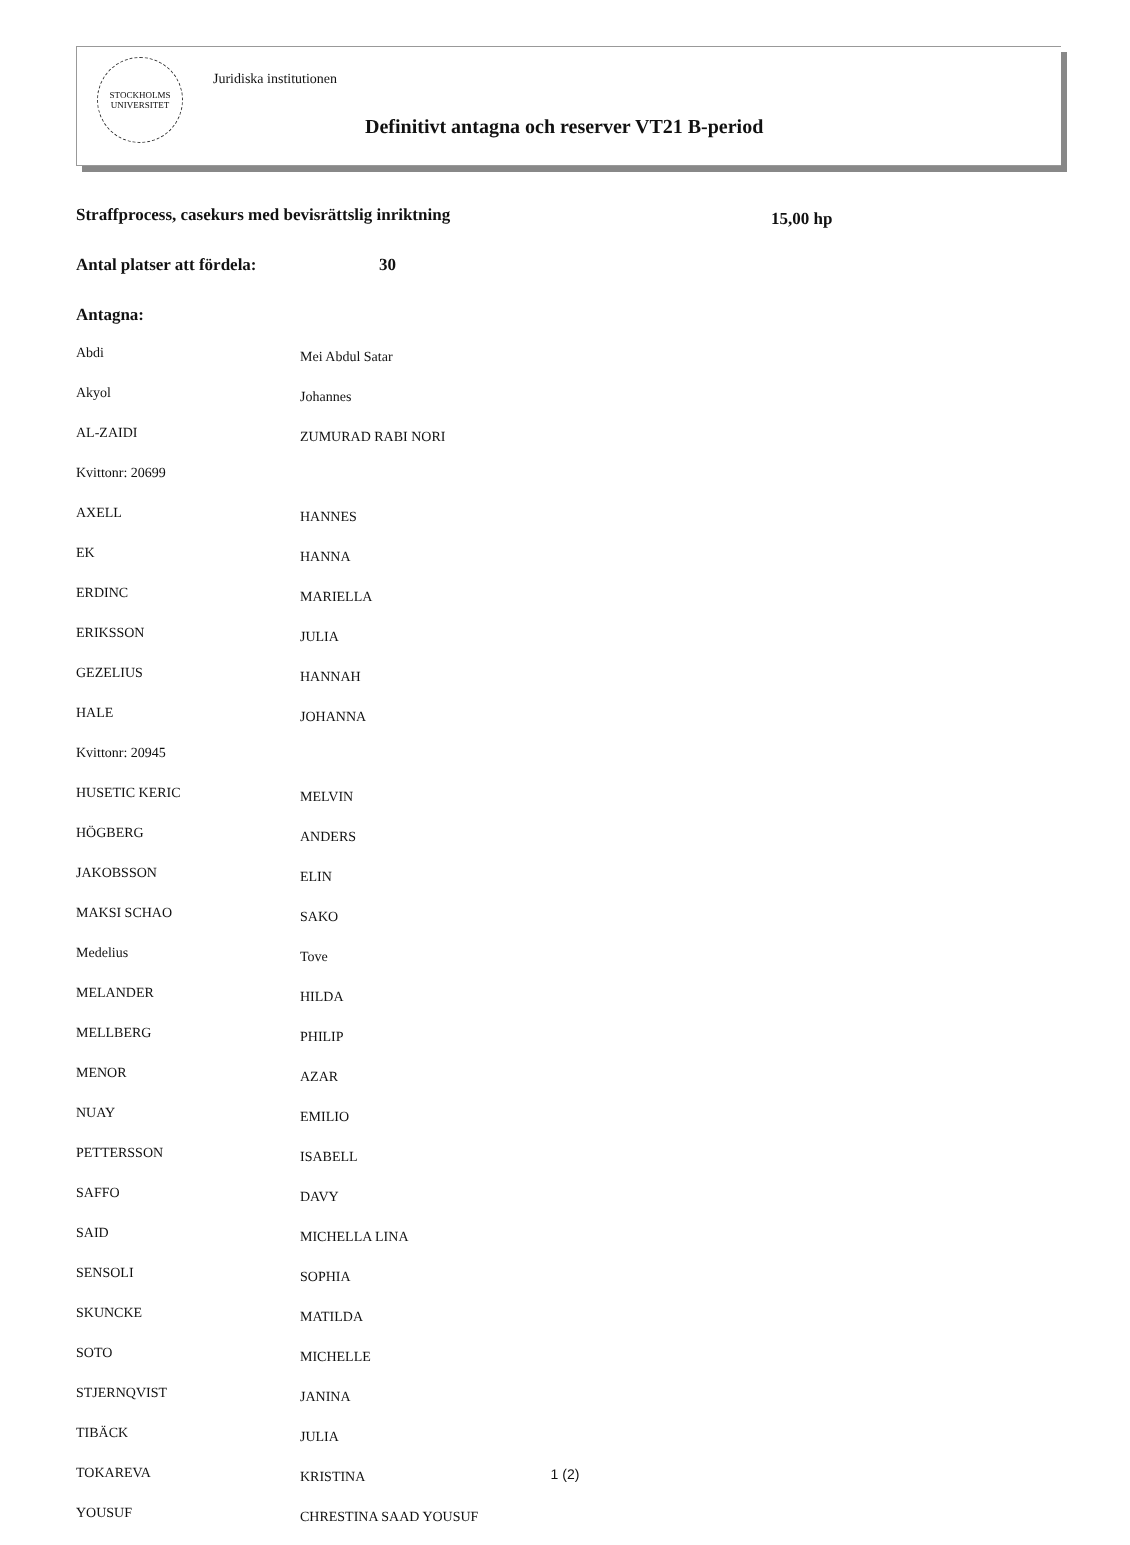STOCKHOLMS UNIVERSITET
Juridiska institutionen
Definitivt antagna och reserver VT21 B-period
Straffprocess, casekurs med bevisrättslig inriktning
15,00 hp
Antal platser att fördela: 30
Antagna:
| Abdi | Mei Abdul Satar |
| Akyol | Johannes |
| AL-ZAIDI | ZUMURAD RABI NORI |
| Kvittonr: 20699 | |
| AXELL | HANNES |
| EK | HANNA |
| ERDINC | MARIELLA |
| ERIKSSON | JULIA |
| GEZELIUS | HANNAH |
| HALE | JOHANNA |
| Kvittonr: 20945 | |
| HUSETIC KERIC | MELVIN |
| HÖGBERG | ANDERS |
| JAKOBSSON | ELIN |
| MAKSI SCHAO | SAKO |
| Medelius | Tove |
| MELANDER | HILDA |
| MELLBERG | PHILIP |
| MENOR | AZAR |
| NUAY | EMILIO |
| PETTERSSON | ISABELL |
| SAFFO | DAVY |
| SAID | MICHELLA LINA |
| SENSOLI | SOPHIA |
| SKUNCKE | MATILDA |
| SOTO | MICHELLE |
| STJERNQVIST | JANINA |
| TIBÄCK | JULIA |
| TOKAREVA | KRISTINA |
| YOUSUF | CHRESTINA SAAD YOUSUF |
1 (2)